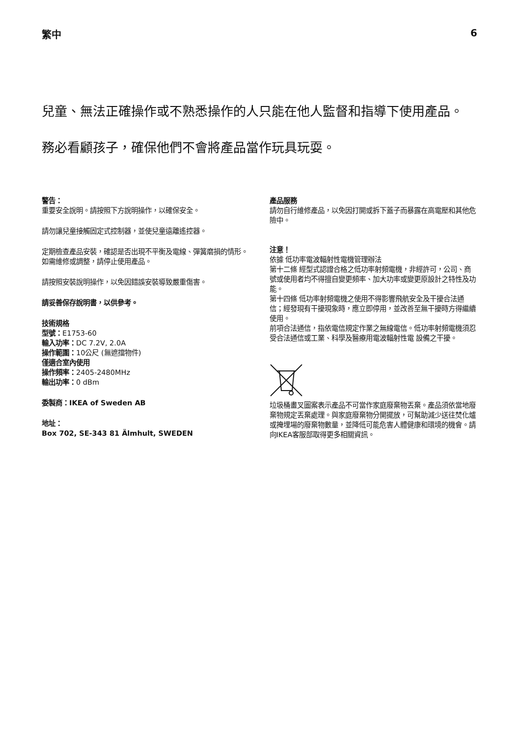繁中 6
兒童、無法正確操作或不熟悉操作的人只能在他人監督和指導下使用產品。
務必看顧孩子，確保他們不會將產品當作玩具玩耍。
警告：
重要安全說明。請按照下方說明操作，以確保安全。
請勿讓兒童接觸固定式控制器，並使兒童遠離遙控器。
定期檢查產品安裝，確認是否出現不平衡及電線、彈簧磨損的情形。如需維修或調整，請停止使用產品。
請按照安裝說明操作，以免因錯誤安裝導致嚴重傷害。
請妥善保存說明書，以供參考。
技術規格
型號：E1753-60
輸入功率：DC 7.2V, 2.0A
操作範圍：10公尺 (無遮擋物件)
僅適合室內使用
操作頻率：2405-2480MHz
輸出功率：0 dBm
委製商：IKEA of Sweden AB
地址：
Box 702, SE-343 81 Älmhult, SWEDEN
產品服務
請勿自行維修產品，以免因打開或拆下蓋子而暴露在高電壓和其他危險中。
注意！
依據 低功率電波輻射性電機管理辦法
第十二條 經型式認證合格之低功率射頻電機，非經許可，公司、商號或使用者均不得擅自變更頻率、加大功率或變更原設計之特性及功能。
第十四條 低功率射頻電機之使用不得影響飛航安全及干擾合法通信；經發現有干擾現象時，應立即停用，並改善至無干擾時方得繼續使用。
前項合法通信，指依電信規定作業之無線電信。低功率射頻電機須忍受合法通信或工業、科學及醫療用電波輻射性電 設備之干擾。
垃圾桶畫叉圖案表示產品不可當作家庭廢棄物丟棄。產品須依當地廢棄物規定丟棄處理。與家庭廢棄物分開擺放，可幫助減少送往焚化爐或掩埋場的廢棄物數量，並降低可能危害人體健康和環境的機會。請向IKEA客服部取得更多相關資訊。